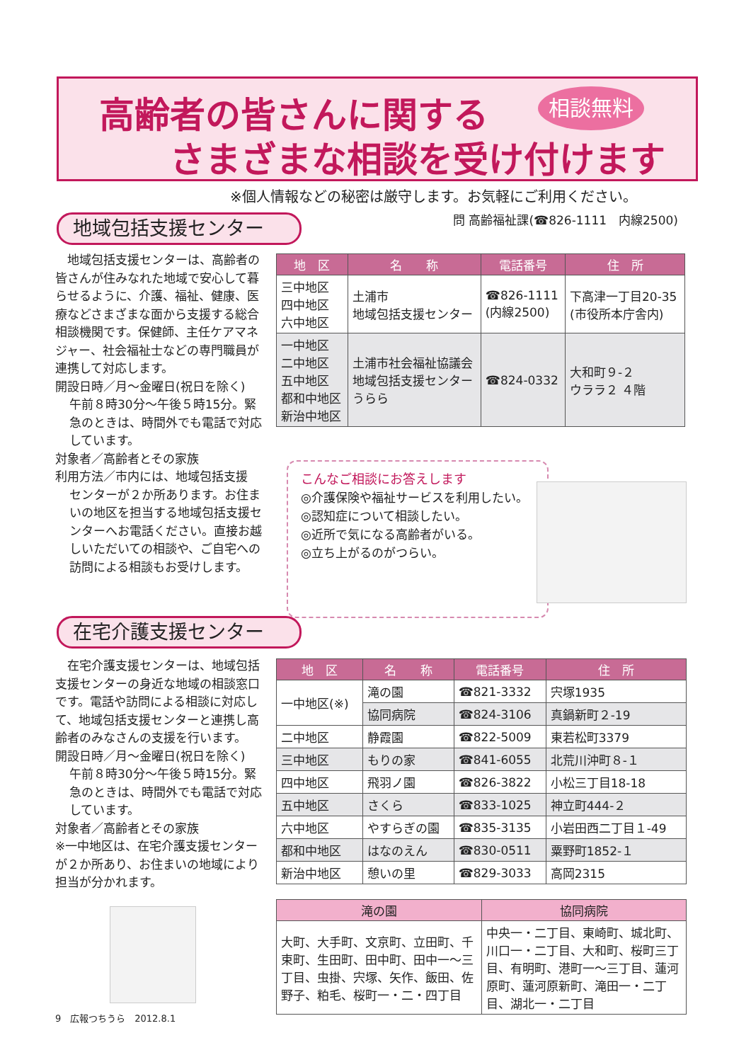高齢者の皆さんに関する
さまざまな相談を受け付けます
相談無料
※個人情報などの秘密は厳守します。お気軽にご利用ください。
問 高齢福祉課(☎826-1111　内線2500)
地域包括支援センター
　地域包括支援センターは、高齢者の皆さんが住みなれた地域で安心して暮らせるように、介護、福祉、健康、医療などさまざまな面から支援する総合相談機関です。保健師、主任ケアマネジャー、社会福祉士などの専門職員が連携して対応します。
開設日時／月～金曜日(祝日を除く)
午前８時30分～午後５時15分。緊急のときは、時間外でも電話で対応しています。
対象者／高齢者とその家族
利用方法／市内には、地域包括支援
センターが２か所あります。お住まいの地区を担当する地域包括支援センターへお電話ください。直接お越しいただいての相談や、ご自宅への訪問による相談もお受けします。
| 地 区 | 名 称 | 電話番号 | 住 所 |
| --- | --- | --- | --- |
| 三中地区 四中地区 六中地区 | 土浦市 地域包括支援センター | ☎826-1111 (内線2500) | 下高津一丁目20-35 (市役所本庁舎内) |
| 一中地区 二中地区 五中地区 都和中地区 新治中地区 | 土浦市社会福祉協議会 地域包括支援センター うらら | ☎824-0332 | 大和町９-２ ウララ２ ４階 |
こんなご相談にお答えします
◎介護保険や福祉サービスを利用したい。
◎認知症について相談したい。
◎近所で気になる高齢者がいる。
◎立ち上がるのがつらい。
在宅介護支援センター
　在宅介護支援センターは、地域包括支援センターの身近な地域の相談窓口です。電話や訪問による相談に対応して、地域包括支援センターと連携し高齢者のみなさんの支援を行います。
開設日時／月～金曜日(祝日を除く)
午前８時30分～午後５時15分。緊急のときは、時間外でも電話で対応しています。
対象者／高齢者とその家族
※一中地区は、在宅介護支援センターが２か所あり、お住まいの地域により担当が分かれます。
| 地 区 | 名 称 | 電話番号 | 住 所 |
| --- | --- | --- | --- |
| 一中地区(※) | 滝の園 | ☎821-3332 | 宍塚1935 |
| | 協同病院 | ☎824-3106 | 真鍋新町２-19 |
| 二中地区 | 静霞園 | ☎822-5009 | 東若松町3379 |
| 三中地区 | もりの家 | ☎841-6055 | 北荒川沖町８-１ |
| 四中地区 | 飛羽ノ園 | ☎826-3822 | 小松三丁目18-18 |
| 五中地区 | さくら | ☎833-1025 | 神立町444-２ |
| 六中地区 | やすらぎの園 | ☎835-3135 | 小岩田西二丁目１-49 |
| 都和中地区 | はなのえん | ☎830-0511 | 粟野町1852-１ |
| 新治中地区 | 憩いの里 | ☎829-3033 | 高岡2315 |
| 滝の園 | 協同病院 |
| --- | --- |
| 大町、大手町、文京町、立田町、千束町、生田町、田中町、田中一～三丁目、虫掛、宍塚、矢作、飯田、佐野子、粕毛、桜町一・二・四丁目 | 中央一・二丁目、東崎町、城北町、川口一・二丁目、大和町、桜町三丁目、有明町、港町一～三丁目、蓮河原町、蓮河原新町、滝田一・二丁目、湖北一・二丁目 |
9　広報つちうら　2012.8.1